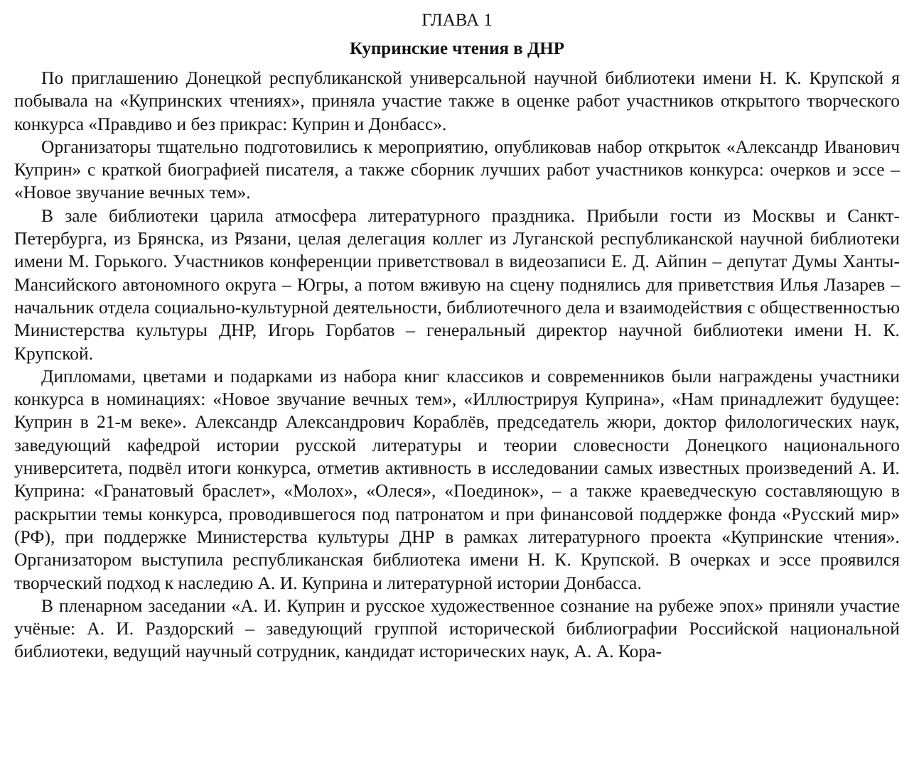ГЛАВА 1
Купринские чтения в ДНР
По приглашению Донецкой республиканской универсальной научной библиотеки имени Н. К. Крупской я побывала на «Купринских чтениях», приняла участие также в оценке работ участников открытого творческого конкурса «Правдиво и без прикрас: Куприн и Донбасс».
Организаторы тщательно подготовились к мероприятию, опубликовав набор открыток «Александр Иванович Куприн» с краткой биографией писателя, а также сборник лучших работ участников конкурса: очерков и эссе – «Новое звучание вечных тем».
В зале библиотеки царила атмосфера литературного праздника. Прибыли гости из Москвы и Санкт-Петербурга, из Брянска, из Рязани, целая делегация коллег из Луганской республиканской научной библиотеки имени М. Горького. Участников конференции приветствовал в видеозаписи Е. Д. Айпин – депутат Думы Ханты-Мансийского автономного округа – Югры, а потом вживую на сцену поднялись для приветствия Илья Лазарев – начальник отдела социально-культурной деятельности, библиотечного дела и взаимодействия с общественностью Министерства культуры ДНР, Игорь Горбатов – генеральный директор научной библиотеки имени Н. К. Крупской.
Дипломами, цветами и подарками из набора книг классиков и современников были награждены участники конкурса в номинациях: «Новое звучание вечных тем», «Иллюстрируя Куприна», «Нам принадлежит будущее: Куприн в 21-м веке». Александр Александрович Кораблёв, председатель жюри, доктор филологических наук, заведующий кафедрой истории русской литературы и теории словесности Донецкого национального университета, подвёл итоги конкурса, отметив активность в исследовании самых известных произведений А. И. Куприна: «Гранатовый браслет», «Молох», «Олеся», «Поединок», – а также краеведческую составляющую в раскрытии темы конкурса, проводившегося под патронатом и при финансовой поддержке фонда «Русский мир» (РФ), при поддержке Министерства культуры ДНР в рамках литературного проекта «Купринские чтения». Организатором выступила республиканская библиотека имени Н. К. Крупской. В очерках и эссе проявился творческий подход к наследию А. И. Куприна и литературной истории Донбасса.
В пленарном заседании «А. И. Куприн и русское художественное сознание на рубеже эпох» приняли участие учёные: А. И. Раздорский – заведующий группой исторической библиографии Российской национальной библиотеки, ведущий научный сотрудник, кандидат исторических наук, А. А. Кора-